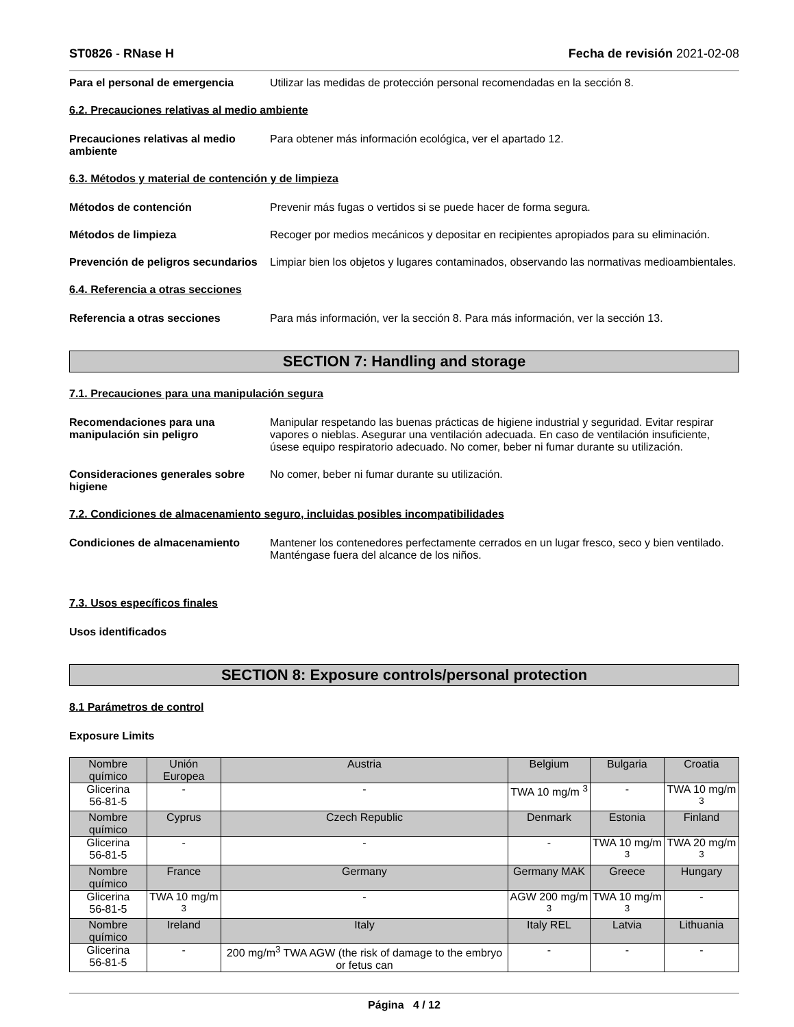ST0826 - RNase H Fecha de revisión 2021-02-08
Para el personal de emergencia Utilizar las medidas de protección personal recomendadas en la sección 8.
6.2. Precauciones relativas al medio ambiente
Precauciones relativas al medio ambiente
Para obtener más información ecológica, ver el apartado 12.
6.3. Métodos y material de contención y de limpieza
Métodos de contención Prevenir más fugas o vertidos si se puede hacer de forma segura.
Métodos de limpieza Recoger por medios mecánicos y depositar en recipientes apropiados para su eliminación.
Prevención de peligros secundarios
Limpiar bien los objetos y lugares contaminados, observando las normativas medioambientales.
6.4. Referencia a otras secciones
Referencia a otras secciones Para más información, ver la sección 8. Para más información, ver la sección 13.
SECTION 7: Handling and storage
7.1. Precauciones para una manipulación segura
Recomendaciones para una manipulación sin peligro
Manipular respetando las buenas prácticas de higiene industrial y seguridad. Evitar respirar vapores o nieblas. Asegurar una ventilación adecuada. En caso de ventilación insuficiente, úsese equipo respiratorio adecuado. No comer, beber ni fumar durante su utilización.
Consideraciones generales sobre higiene
No comer, beber ni fumar durante su utilización.
7.2. Condiciones de almacenamiento seguro, incluidas posibles incompatibilidades
Condiciones de almacenamiento Mantener los contenedores perfectamente cerrados en un lugar fresco, seco y bien ventilado. Manténgase fuera del alcance de los niños.
7.3. Usos específicos finales
Usos identificados
SECTION 8: Exposure controls/personal protection
8.1 Parámetros de control
Exposure Limits
| Nombre químico | Unión Europea | Austria | Belgium | Bulgaria | Croatia |
| --- | --- | --- | --- | --- | --- |
| Glicerina 56-81-5 | - | - | TWA 10 mg/m <sup>3</sup> | - | TWA 10 mg/m <sup>3</sup> |
| Nombre químico | Cyprus | Czech Republic | Denmark | Estonia | Finland |
| Glicerina 56-81-5 | - | - | - | TWA 10 mg/m <sup>3</sup> | TWA 20 mg/m <sup>3</sup> |
| Nombre químico | France | Germany | Germany MAK | Greece | Hungary |
| Glicerina 56-81-5 | TWA 10 mg/m <sup>3</sup> | - | AGW 200 mg/m <sup>3</sup> | TWA 10 mg/m <sup>3</sup> | - |
| Nombre químico | Ireland | Italy | Italy REL | Latvia | Lithuania |
| Glicerina 56-81-5 | - | 200 mg/m<sup>3</sup> TWA AGW (the risk of damage to the embryo or fetus can | - | - | - |
Página 4 / 12